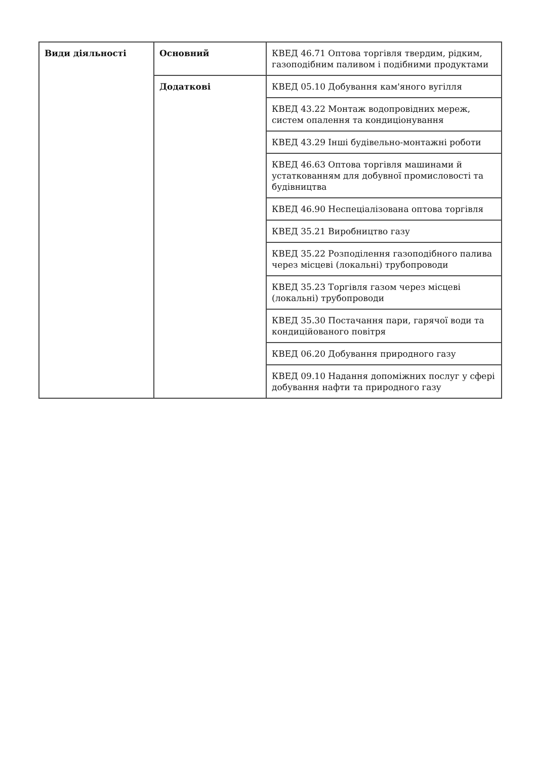| Види діяльності | Основний | КВЕД 46.71 Оптова торгівля твердим, рідким, газоподібним паливом і подібними продуктами |
| | Додаткові | КВЕД 05.10 Добування кам'яного вугілля |
| | | КВЕД 43.22 Монтаж водопровідних мереж, систем опалення та кондиціонування |
| | | КВЕД 43.29 Інші будівельно-монтажні роботи |
| | | КВЕД 46.63 Оптова торгівля машинами й устаткованням для добувної промисловості та будівництва |
| | | КВЕД 46.90 Неспеціалізована оптова торгівля |
| | | КВЕД 35.21 Виробництво газу |
| | | КВЕД 35.22 Розподілення газоподібного палива через місцеві (локальні) трубопроводи |
| | | КВЕД 35.23 Торгівля газом через місцеві (локальні) трубопроводи |
| | | КВЕД 35.30 Постачання пари, гарячої води та кондиційованого повітря |
| | | КВЕД 06.20 Добування природного газу |
| | | КВЕД 09.10 Надання допоміжних послуг у сфері добування нафти та природного газу |